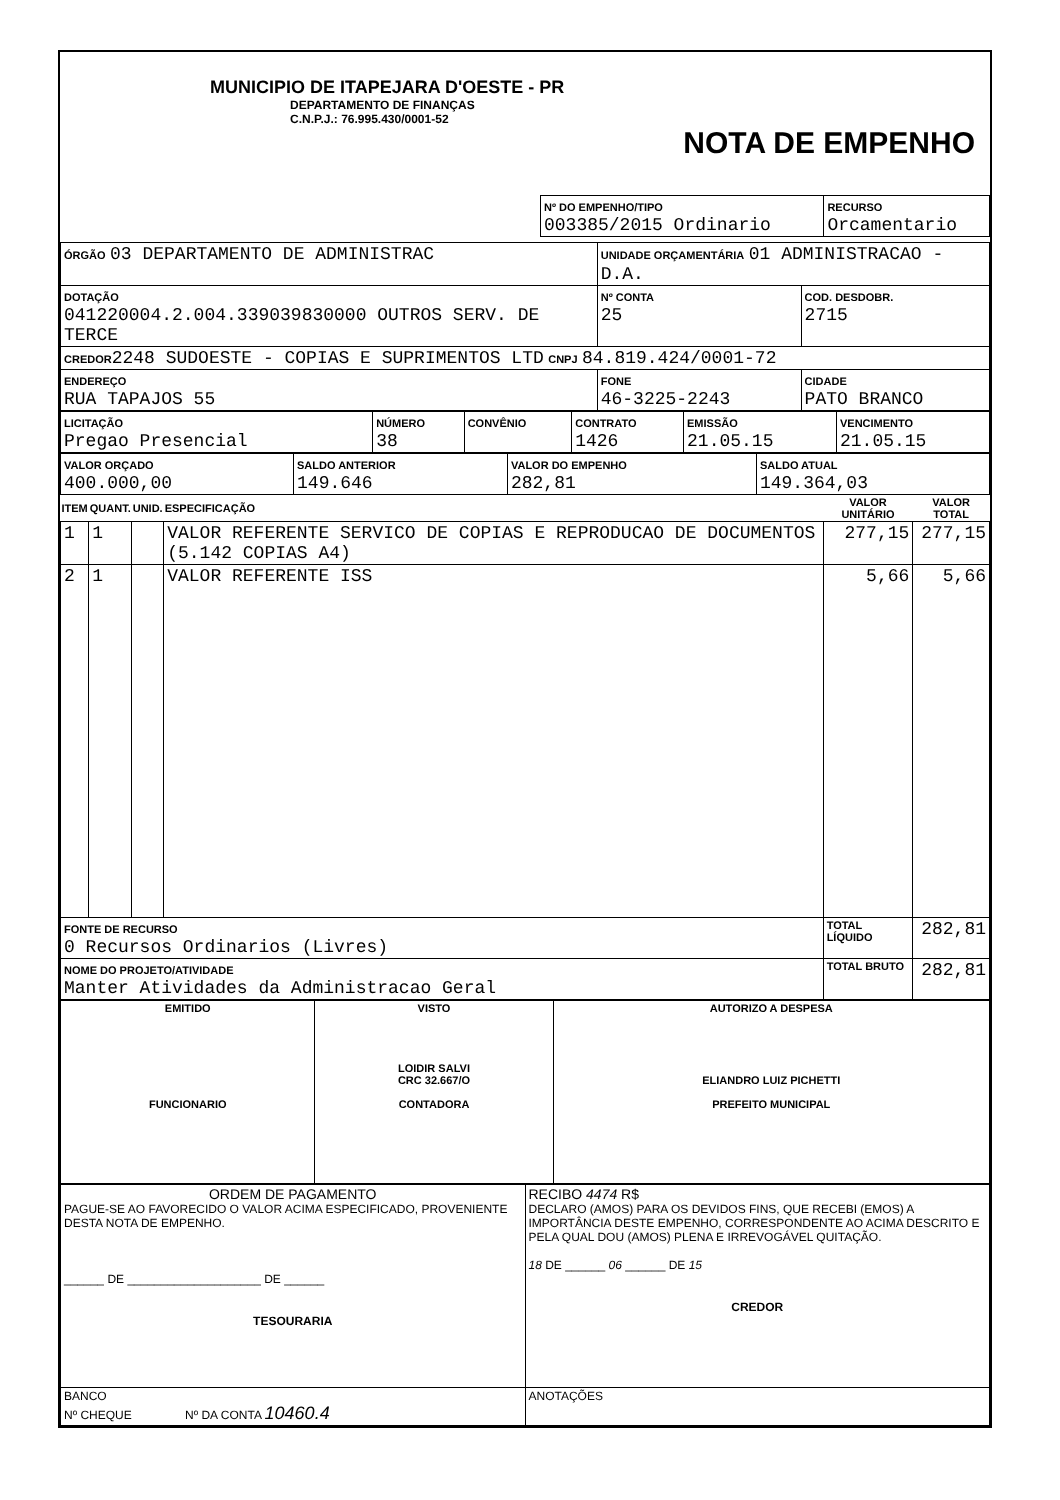MUNICIPIO DE ITAPEJARA D'OESTE - PR
DEPARTAMENTO DE FINANÇAS
C.N.P.J.: 76.995.430/0001-52
NOTA DE EMPENHO
| Nº DO EMPENHO/TIPO 003385/2015 Ordinario | RECURSO Orcamentario |
| ÓRGÃO 03 DEPARTAMENTO DE ADMINISTRAC | UNIDADE ORÇAMENTÁRIA 01 ADMINISTRACAO - D.A. | | |
| DOTAÇÃO 041220004.2.004.339039830000 OUTROS SERV. DE TERCE | | Nº CONTA 25 | COD. DESDOBR. 2715 |
| CREDOR 2248 SUDOESTE - COPIAS E SUPRIMENTOS LTD CNPJ 84.819.424/0001-72 | | | |
| ENDEREÇO RUA TAPAJOS 55 | FONE 46-3225-2243 | | CIDADE PATO BRANCO |
| LICITAÇÃO Pregao Presencial | NÚMERO 38 | CONVÊNIO | CONTRATO 1426 | EMISSÃO 21.05.15 | VENCIMENTO 21.05.15 |
| VALOR ORÇADO 400.000,00 | SALDO ANTERIOR 149.646 | VALOR DO EMPENHO 282,81 | SALDO ATUAL 149.364,03 |
| ITEM | QUANT. | UNID. | ESPECIFICAÇÃO | VALOR UNITÁRIO | VALOR TOTAL |
| --- | --- | --- | --- | --- | --- |
| 1 | 1 | | VALOR REFERENTE SERVICO DE COPIAS E REPRODUCAO DE DOCUMENTOS (5.142 COPIAS A4) | 277,15 | 277,15 |
| 2 | 1 | | VALOR REFERENTE ISS | 5,66 | 5,66 |
| FONTE DE RECURSO 0 Recursos Ordinarios (Livres) | | | | TOTAL LÍQUIDO | 282,81 |
| NOME DO PROJETO/ATIVIDADE Manter Atividades da Administracao Geral | | | | TOTAL BRUTO | 282,81 |
| EMITIDO FUNCIONARIO | VISTO LOIDIR SALVI CRC 32.667/O CONTADORA | AUTORIZO A DESPESA ELIANDRO LUIZ PICHETTI PREFEITO MUNICIPAL |
| ORDEM DE PAGAMENTO PAGUE-SE AO FAVORECIDO O VALOR ACIMA ESPECIFICADO, PROVENIENTE DESTA NOTA DE EMPENHO. ______ DE ____________________ DE ______ TESOURARIA | RECIBO 4474 R$ DECLARO (AMOS) PARA OS DEVIDOS FINS, QUE RECEBI (EMOS) A IMPORTÂNCIA DESTE EMPENHO, CORRESPONDENTE AO ACIMA DESCRITO E PELA QUAL DOU (AMOS) PLENA E IRREVOGÁVEL QUITAÇÃO. 18 DE ______ 06 ______ DE 15 CREDOR |
| BANCO Nº CHEQUE Nº DA CONTA 10460.4 | ANOTAÇÕES |